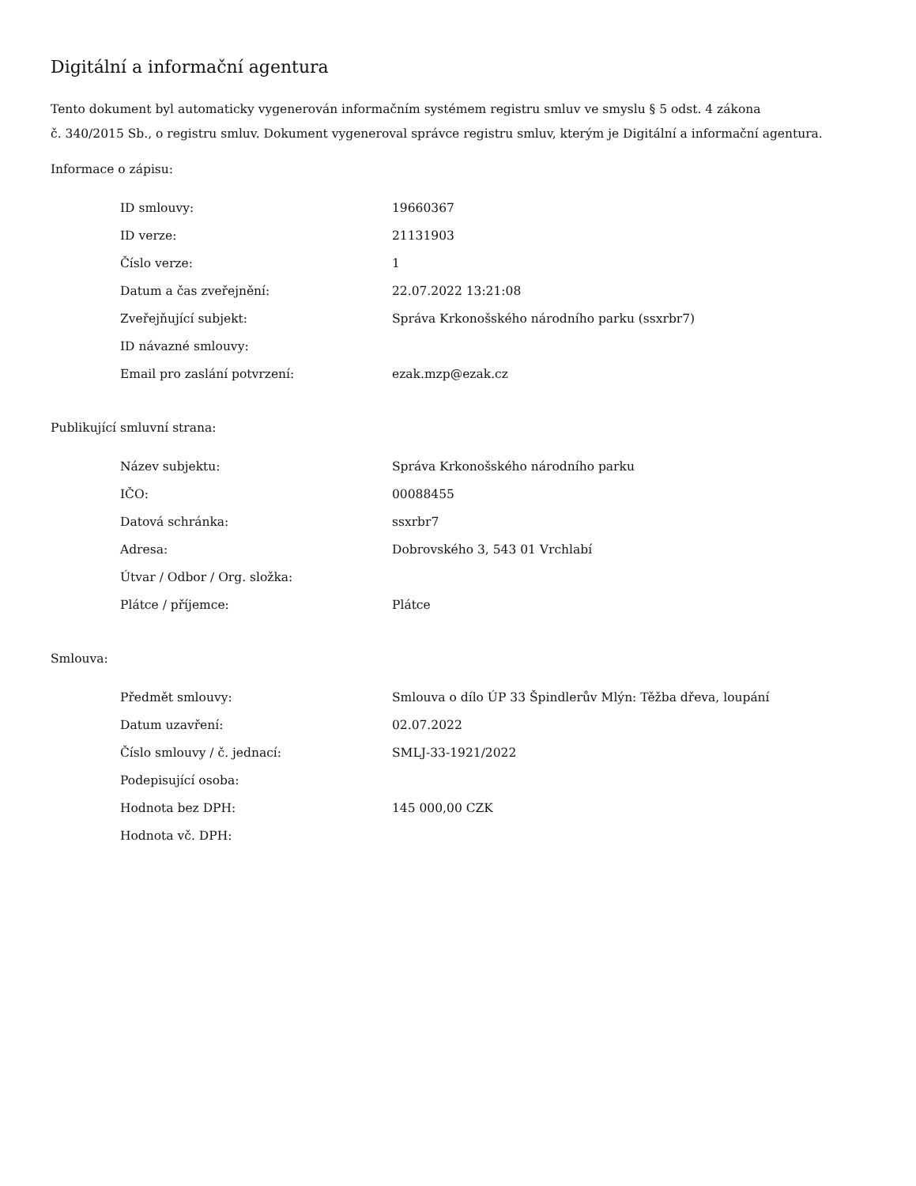Digitální a informační agentura
Tento dokument byl automaticky vygenerován informačním systémem registru smluv ve smyslu § 5 odst. 4 zákona
č. 340/2015 Sb., o registru smluv. Dokument vygeneroval správce registru smluv, kterým je Digitální a informační agentura.
Informace o zápisu:
| ID smlouvy: | 19660367 |
| ID verze: | 21131903 |
| Číslo verze: | 1 |
| Datum a čas zveřejnění: | 22.07.2022 13:21:08 |
| Zveřejňující subjekt: | Správa Krkonošského národního parku (ssxrbr7) |
| ID návazné smlouvy: | |
| Email pro zaslání potvrzení: | ezak.mzp@ezak.cz |
Publikující smluvní strana:
| Název subjektu: | Správa Krkonošského národního parku |
| IČO: | 00088455 |
| Datová schránka: | ssxrbr7 |
| Adresa: | Dobrovského 3, 543 01 Vrchlabí |
| Útvar / Odbor / Org. složka: | |
| Plátce / příjemce: | Plátce |
Smlouva:
| Předmět smlouvy: | Smlouva o dílo ÚP 33 Špindlerův Mlýn: Těžba dřeva, loupání |
| Datum uzavření: | 02.07.2022 |
| Číslo smlouvy / č. jednací: | SMLJ-33-1921/2022 |
| Podepisující osoba: | |
| Hodnota bez DPH: | 145 000,00 CZK |
| Hodnota vč. DPH: | |